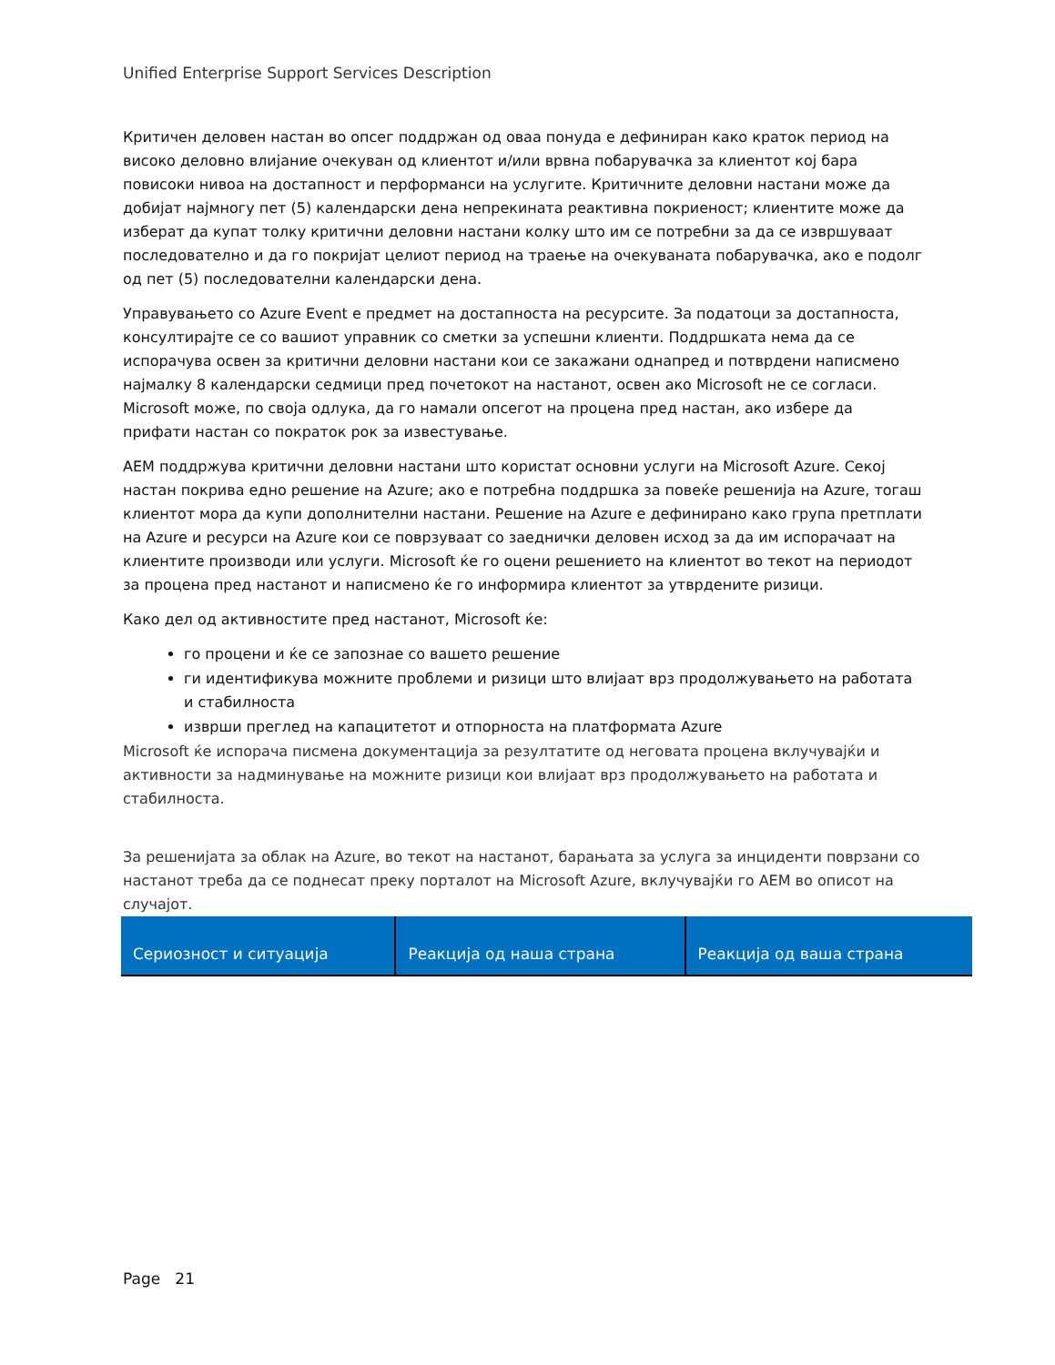Unified Enterprise Support Services Description
Критичен деловен настан во опсег поддржан од оваа понуда е дефиниран како краток период на високо деловно влијание очекуван од клиентот и/или врвна побарувачка за клиентот кој бара повисоки нивоа на достапност и перформанси на услугите. Критичните деловни настани може да добијат најмногу пет (5) календарски дена непрекината реактивна покриеност; клиентите може да изберат да купат толку критични деловни настани колку што им се потребни за да се извршуваат последователно и да го покријат целиот период на траење на очекуваната побарувачка, ако е подолг од пет (5) последователни календарски дена.
Управувањето со Azure Event е предмет на достапноста на ресурсите. За податоци за достапноста, консултирајте се со вашиот управник со сметки за успешни клиенти. Поддршката нема да се испорачува освен за критични деловни настани кои се закажани однапред и потврдени написмено најмалку 8 календарски седмици пред почетокот на настанот, освен ако Microsoft не се согласи. Microsoft може, по своја одлука, да го намали опсегот на процена пред настан, ако избере да прифати настан со пократок рок за известување.
AEM поддржува критични деловни настани што користат основни услуги на Microsoft Azure. Секој настан покрива едно решение на Azure; ако е потребна поддршка за повеќе решенија на Azure, тогаш клиентот мора да купи дополнителни настани. Решение на Azure е дефинирано како група претплати на Azure и ресурси на Azure кои се поврзуваат со заеднички деловен исход за да им испорачаат на клиентите производи или услуги. Microsoft ќе го оцени решението на клиентот во текот на периодот за процена пред настанот и написмено ќе го информира клиентот за утврдените ризици.
Како дел од активностите пред настанот, Microsoft ќе:
го процени и ќе се запознае со вашето решение
ги идентификува можните проблеми и ризици што влијаат врз продолжувањето на работата и стабилноста
изврши преглед на капацитетот и отпорноста на платформата Azure
Microsoft ќе испорача писмена документација за резултатите од неговата процена вклучувајќи и активности за надминување на можните ризици кои влијаат врз продолжувањето на работата и стабилноста.
За решенијата за облак на Azure, во текот на настанот, барањата за услуга за инциденти поврзани со настанот треба да се поднесат преку порталот на Microsoft Azure, вклучувајќи го AEM во описот на случајот.
| Сериозност и ситуација | Реакција од наша страна | Реакција од ваша страна |
| --- | --- | --- |
Page 21